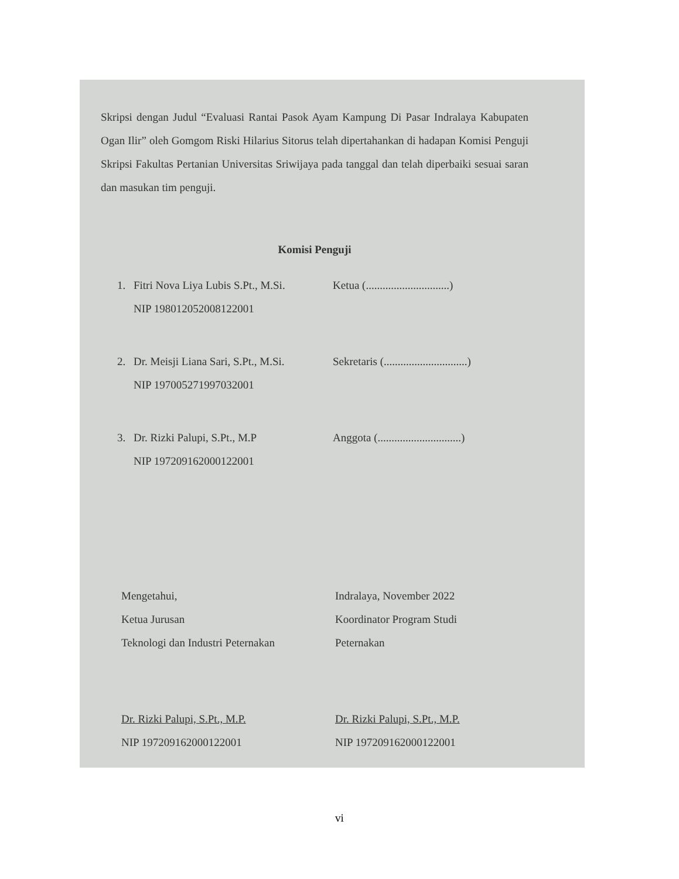Skripsi dengan Judul “Evaluasi Rantai Pasok Ayam Kampung Di Pasar Indralaya Kabupaten Ogan Ilir” oleh Gomgom Riski Hilarius Sitorus telah dipertahankan di hadapan Komisi Penguji Skripsi Fakultas Pertanian Universitas Sriwijaya pada tanggal dan telah diperbaiki sesuai saran dan masukan tim penguji.
Komisi Penguji
1. Fitri Nova Liya Lubis S.Pt., M.Si.
NIP 198012052008122001 Ketua (..............................)
2. Dr. Meisji Liana Sari, S.Pt., M.Si.
NIP 197005271997032001 Sekretaris (..............................)
3. Dr. Rizki Palupi, S.Pt., M.P
NIP 197209162000122001 Anggota (..............................)
Mengetahui,
Ketua Jurusan
Teknologi dan Industri Peternakan
Dr. Rizki Palupi, S.Pt., M.P.
NIP 197209162000122001
Indralaya, November 2022
Koordinator Program Studi
Peternakan
Dr. Rizki Palupi, S.Pt., M.P.
NIP 197209162000122001
vi